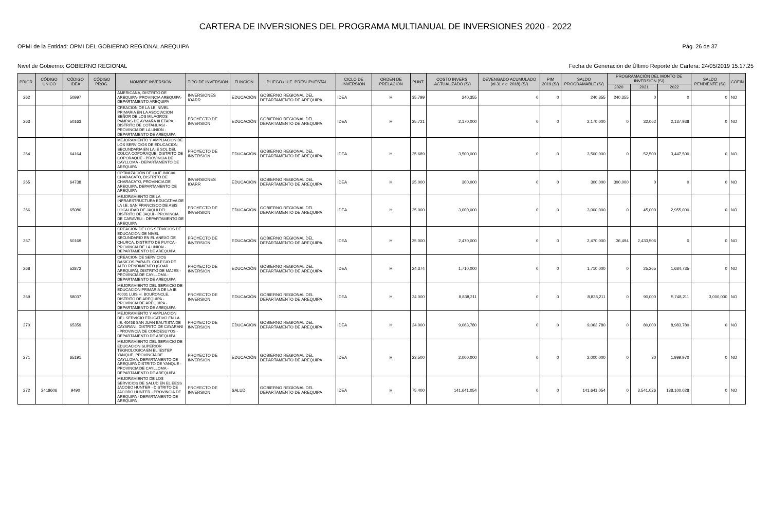CARTERA DE INVERSIONES DEL PROGRAMA MULTIANUAL DE INVERSIONES 2020 - 2022
OPMI de la Entidad: OPMI DEL GOBIERNO REGIONAL AREQUIPA Pág. 26 de 37
Nivel de Gobierno: GOBIERNO REGIONAL Fecha de Generación de Último Reporte de Cartera: 24/05/2019 15.17.25
| PRIOR. | CÓDIGO ÚNICO | CÓDIGO IDEA | CÓDIGO PROG. | NOMBRE INVERSIÓN | TIPO DE INVERSIÓN | FUNCIÓN | PLIEGO / U.E. PRESUPUESTAL | CICLO DE INVERSIÓN | ORDEN DE PRELACIÓN | PUNT. | COSTO INVERS. ACTUALIZADO (S/) | DEVENGADO ACUMULADO (al 31 dic. 2018) (S/) | PIM 2019 (S/) | SALDO PROGRAMABLE (S/) | PROGRAMACIÓN DEL MONTO DE INVERSIÓN (S/) | | | SALDO PENDIENTE (S/) | COFIN |
| --- | --- | --- | --- | --- | --- | --- | --- | --- | --- | --- | --- | --- | --- | --- | --- | --- | --- | --- | --- |
| | | | | | | | | | | | | | | | 2020 | 2021 | 2022 | | |
| 262 | | 50997 | | AMERICANA, DISTRITO DE AREQUIPA- PROVINCIA AREQUIPA-DEPARTAMENTO AREQUIPA | INVERSIONES IOARR | EDUCACIÓN | GOBIERNO REGIONAL DEL DEPARTAMENTO DE AREQUIPA | IDEA | H | 35.799 | 240,355 | 0 | 0 | 240,355 | 240,355 | 0 | 0 | 0 | NO |
| 263 | | 50163 | | CREACION DE LA I.E. NIVEL PRIMARIA EN LA ASOCIACION SEÑOR DE LOS MILAGROS PAMPAS DE AYMAÑA III ETAPA, DISTRITO DE COTAHUASI - PROVINCIA DE LA UNION - DEPARTAMENTO DE AREQUIPA | PROYECTO DE INVERSION | EDUCACIÓN | GOBIERNO REGIONAL DEL DEPARTAMENTO DE AREQUIPA | IDEA | H | 25.721 | 2,170,000 | 0 | 0 | 2,170,000 | 0 | 32,062 | 2,137,938 | 0 | NO |
| 264 | | 64164 | | MEJORAMIENTO Y AMPLIACION DE LOS SERVICIOS DE EDUCACION SECUNDARIA EN LA IE SOL DEL COLCA COPORAQUE, DISTRITO DE COPORAQUE - PROVINCIA DE CAYLLOMA - DEPARTAMENTO DE AREQUIPA | PROYECTO DE INVERSION | EDUCACIÓN | GOBIERNO REGIONAL DEL DEPARTAMENTO DE AREQUIPA | IDEA | H | 25.689 | 3,500,000 | 0 | 0 | 3,500,000 | 0 | 52,500 | 3,447,500 | 0 | NO |
| 265 | | 64738 | | OPTIMIZACIÓN DE LA IE INICIAL CHARACATO, DISTRITO DE CHARACATO, PROVINCIA DE AREQUIPA, DEPARTAMENTO DE AREQUIPA | INVERSIONES IOARR | EDUCACIÓN | GOBIERNO REGIONAL DEL DEPARTAMENTO DE AREQUIPA | IDEA | H | 25.000 | 300,000 | 0 | 0 | 300,000 | 300,000 | 0 | 0 | 0 | NO |
| 266 | | 65080 | | MEJORAMIENTO DE LA INFRAESTRUCTURA EDUCATIVA DE LA I.E. SAN FRANCISCO DE ASIS LOCALIDAD DE JAQUI DEL DISTRITO DE JAQUI - PROVINCIA DE CARAVELI - DEPARTAMENTO DE AREQUIPA | PROYECTO DE INVERSION | EDUCACIÓN | GOBIERNO REGIONAL DEL DEPARTAMENTO DE AREQUIPA | IDEA | H | 25.000 | 3,000,000 | 0 | 0 | 3,000,000 | 0 | 45,000 | 2,955,000 | 0 | NO |
| 267 | | 50169 | | CREACION DE LOS SERVICIOS DE EDUCACION DE NIVEL SECUNDARIO EN EL ANEXO DE CHURCA, DISTRITO DE PUYCA - PROVINCIA DE LA UNION - DEPARTAMENTO DE AREQUIPA | PROYECTO DE INVERSION | EDUCACIÓN | GOBIERNO REGIONAL DEL DEPARTAMENTO DE AREQUIPA | IDEA | H | 25.000 | 2,470,000 | 0 | 0 | 2,470,000 | 36,494 | 2,433,506 | 0 | 0 | NO |
| 268 | | 52872 | | CREACION DE SERVICIOS BASICOS PARA EL COLEGIO DE ALTO RENDIMIENTO (COAR AREQUIPA), DISTRITO DE MAJES - PROVINCIA DE CAYLLOMA - DEPARTAMENTO DE AREQUIPA | PROYECTO DE INVERSION | EDUCACIÓN | GOBIERNO REGIONAL DEL DEPARTAMENTO DE AREQUIPA | IDEA | H | 24.374 | 1,710,000 | 0 | 0 | 1,710,000 | 0 | 25,265 | 1,684,735 | 0 | NO |
| 269 | | 58037 | | MEJORAMIENTO DEL SERVICIO DE EDUCACION PRIMARIA DE LA IE 40001 LUIS H. BOURONCLE, DISTRITO DE AREQUIPA - PROVINCIA DE AREQUIPA - DEPARTAMENTO DE AREQUIPA | PROYECTO DE INVERSION | EDUCACIÓN | GOBIERNO REGIONAL DEL DEPARTAMENTO DE AREQUIPA | IDEA | H | 24.000 | 8,838,211 | 0 | 0 | 8,838,211 | 0 | 90,000 | 5,748,211 | 3,000,000 | NO |
| 270 | | 65359 | | MEJORAMIENTO Y AMPLIACION DEL SERVICIO EDUCATIVO EN LA I.E. 40458 SAN JUAN BAUTISTA DE CAYARANI, DISTRITO DE CAYARANI - PROVINCIA DE CONDESUYOS - DEPARTAMENTO DE AREQUIPA | PROYECTO DE INVERSION | EDUCACIÓN | GOBIERNO REGIONAL DEL DEPARTAMENTO DE AREQUIPA | IDEA | H | 24.000 | 9,063,780 | 0 | 0 | 9,063,780 | 0 | 80,000 | 8,983,780 | 0 | NO |
| 271 | | 65191 | | MEJORAMIENTO DEL SERVICIO DE EDUCACION SUPERIOR TEGNOLOGICA EN EL IESTEP YANQUE, PROVINCIA DE CAYLLOMA, DEPARTAMENTO DE AREQUIPA DISTRITO DE YANQUE - PROVINCIA DE CAYLLOMA - DEPARTAMENTO DE AREQUIPA | PROYECTO DE INVERSION | EDUCACIÓN | GOBIERNO REGIONAL DEL DEPARTAMENTO DE AREQUIPA | IDEA | H | 23.500 | 2,000,000 | 0 | 0 | 2,000,000 | 0 | 30 | 1,999,970 | 0 | NO |
| 272 | 2418606 | 9490 | | MEJORAMIENTO DE LOS SERVICIOS DE SALUD EN EL EESS JACOBO HUNTER - DISTRITO DE JACOBO HUNTER - PROVINCIA DE AREQUIPA - DEPARTAMENTO DE AREQUIPA | PROYECTO DE INVERSION | SALUD | GOBIERNO REGIONAL DEL DEPARTAMENTO DE AREQUIPA | IDEA | H | 75.400 | 141,641,054 | 0 | 0 | 141,641,054 | 0 | 3,541,026 | 138,100,028 | 0 | NO |